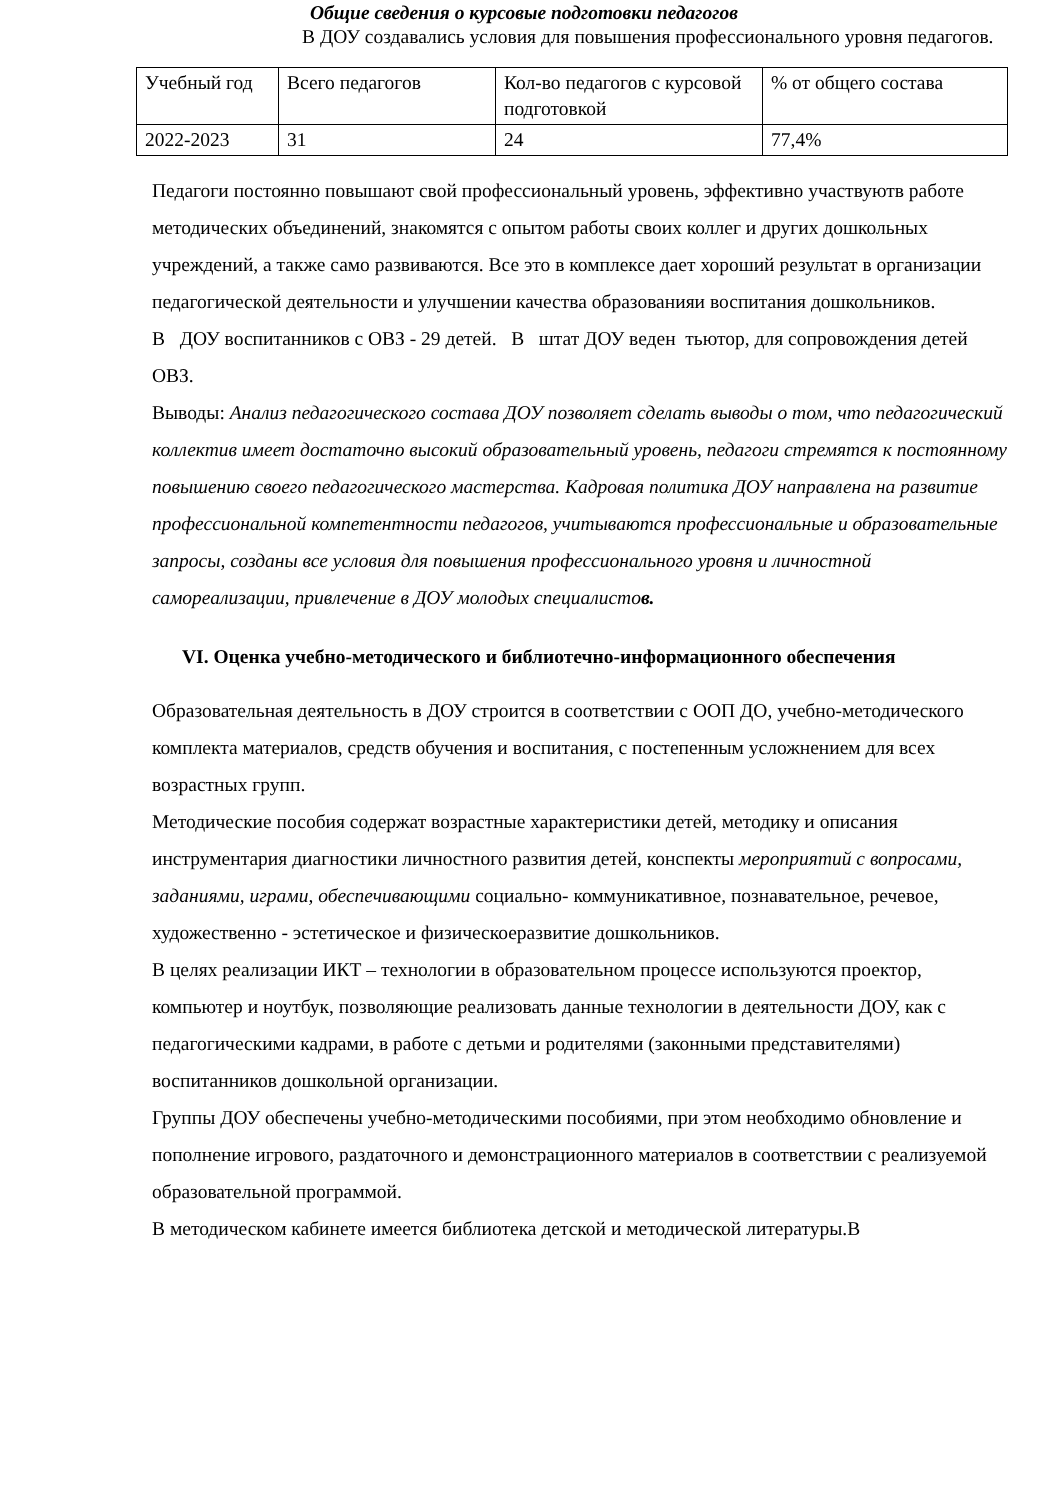Общие сведения о курсовые подготовки педагогов
В ДОУ создавались условия для повышения профессионального уровня педагогов.
| Учебный год | Всего педагогов | Кол-во педагогов с курсовой подготовкой | % от общего состава |
| 2022-2023 | 31 | 24 | 77,4% |
Педагоги постоянно повышают свой профессиональный уровень, эффективно участвуютв работе методических объединений, знакомятся с опытом работы своих коллег и других дошкольных учреждений, а также само развиваются. Все это в комплексе дает хороший результат в организации педагогической деятельности и улучшении качества образованияи воспитания дошкольников.
В ДОУ воспитанников с ОВЗ - 29 детей. В штат ДОУ веден тьютор, для сопровождения детей ОВЗ.
Выводы: Анализ педагогического состава ДОУ позволяет сделать выводы о том, что педагогический коллектив имеет достаточно высокий образовательный уровень, педагоги стремятся к постоянному повышению своего педагогического мастерства. Кадровая политика ДОУ направлена на развитие профессиональной компетентности педагогов, учитываются профессиональные и образовательные запросы, созданы все условия для повышения профессионального уровня и личностной самореализации, привлечение в ДОУ молодых специалистов.
VI. Оценка учебно-методического и библиотечно-информационного обеспечения
Образовательная деятельность в ДОУ строится в соответствии с ООП ДО, учебно-методического комплекта материалов, средств обучения и воспитания, с постепенным усложнением для всех возрастных групп.
Методические пособия содержат возрастные характеристики детей, методику и описания инструментария диагностики личностного развития детей, конспекты мероприятий с вопросами, заданиями, играми, обеспечивающими социально- коммуникативное, познавательное, речевое, художественно - эстетическое и физическоеразвитие дошкольников.
В целях реализации ИКТ – технологии в образовательном процессе используются проектор, компьютер и ноутбук, позволяющие реализовать данные технологии в деятельности ДОУ, как с педагогическими кадрами, в работе с детьми и родителями (законными представителями) воспитанников дошкольной организации.
Группы ДОУ обеспечены учебно-методическими пособиями, при этом необходимо обновление и пополнение игрового, раздаточного и демонстрационного материалов в соответствии с реализуемой образовательной программой.
В методическом кабинете имеется библиотека детской и методической литературы.В